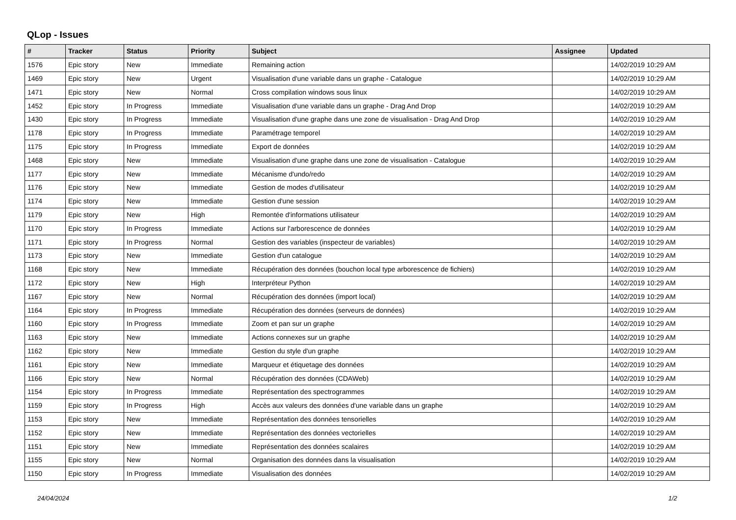QLop - Issues
| # | Tracker | Status | Priority | Subject | Assignee | Updated |
| --- | --- | --- | --- | --- | --- | --- |
| 1576 | Epic story | New | Immediate | Remaining action | | 14/02/2019 10:29 AM |
| 1469 | Epic story | New | Urgent | Visualisation d'une variable dans un graphe - Catalogue | | 14/02/2019 10:29 AM |
| 1471 | Epic story | New | Normal | Cross compilation windows sous linux | | 14/02/2019 10:29 AM |
| 1452 | Epic story | In Progress | Immediate | Visualisation d'une variable dans un graphe - Drag And Drop | | 14/02/2019 10:29 AM |
| 1430 | Epic story | In Progress | Immediate | Visualisation d'une graphe dans une zone de visualisation - Drag And Drop | | 14/02/2019 10:29 AM |
| 1178 | Epic story | In Progress | Immediate | Paramétrage temporel | | 14/02/2019 10:29 AM |
| 1175 | Epic story | In Progress | Immediate | Export de données | | 14/02/2019 10:29 AM |
| 1468 | Epic story | New | Immediate | Visualisation d'une graphe dans une zone de visualisation - Catalogue | | 14/02/2019 10:29 AM |
| 1177 | Epic story | New | Immediate | Mécanisme d'undo/redo | | 14/02/2019 10:29 AM |
| 1176 | Epic story | New | Immediate | Gestion de modes d'utilisateur | | 14/02/2019 10:29 AM |
| 1174 | Epic story | New | Immediate | Gestion d'une session | | 14/02/2019 10:29 AM |
| 1179 | Epic story | New | High | Remontée d'informations utilisateur | | 14/02/2019 10:29 AM |
| 1170 | Epic story | In Progress | Immediate | Actions sur l'arborescence de données | | 14/02/2019 10:29 AM |
| 1171 | Epic story | In Progress | Normal | Gestion des variables (inspecteur de variables) | | 14/02/2019 10:29 AM |
| 1173 | Epic story | New | Immediate | Gestion d'un catalogue | | 14/02/2019 10:29 AM |
| 1168 | Epic story | New | Immediate | Récupération des données (bouchon local type arborescence de fichiers) | | 14/02/2019 10:29 AM |
| 1172 | Epic story | New | High | Interpréteur Python | | 14/02/2019 10:29 AM |
| 1167 | Epic story | New | Normal | Récupération des données (import local) | | 14/02/2019 10:29 AM |
| 1164 | Epic story | In Progress | Immediate | Récupération des données (serveurs de données) | | 14/02/2019 10:29 AM |
| 1160 | Epic story | In Progress | Immediate | Zoom et pan sur un graphe | | 14/02/2019 10:29 AM |
| 1163 | Epic story | New | Immediate | Actions connexes sur un graphe | | 14/02/2019 10:29 AM |
| 1162 | Epic story | New | Immediate | Gestion du style d'un graphe | | 14/02/2019 10:29 AM |
| 1161 | Epic story | New | Immediate | Marqueur et étiquetage des données | | 14/02/2019 10:29 AM |
| 1166 | Epic story | New | Normal | Récupération des données (CDAWeb) | | 14/02/2019 10:29 AM |
| 1154 | Epic story | In Progress | Immediate | Représentation des spectrogrammes | | 14/02/2019 10:29 AM |
| 1159 | Epic story | In Progress | High | Accès aux valeurs des données d'une variable dans un graphe | | 14/02/2019 10:29 AM |
| 1153 | Epic story | New | Immediate | Représentation des données tensorielles | | 14/02/2019 10:29 AM |
| 1152 | Epic story | New | Immediate | Représentation des données vectorielles | | 14/02/2019 10:29 AM |
| 1151 | Epic story | New | Immediate | Représentation des données scalaires | | 14/02/2019 10:29 AM |
| 1155 | Epic story | New | Normal | Organisation des données dans la visualisation | | 14/02/2019 10:29 AM |
| 1150 | Epic story | In Progress | Immediate | Visualisation des données | | 14/02/2019 10:29 AM |
24/04/2024 1/2